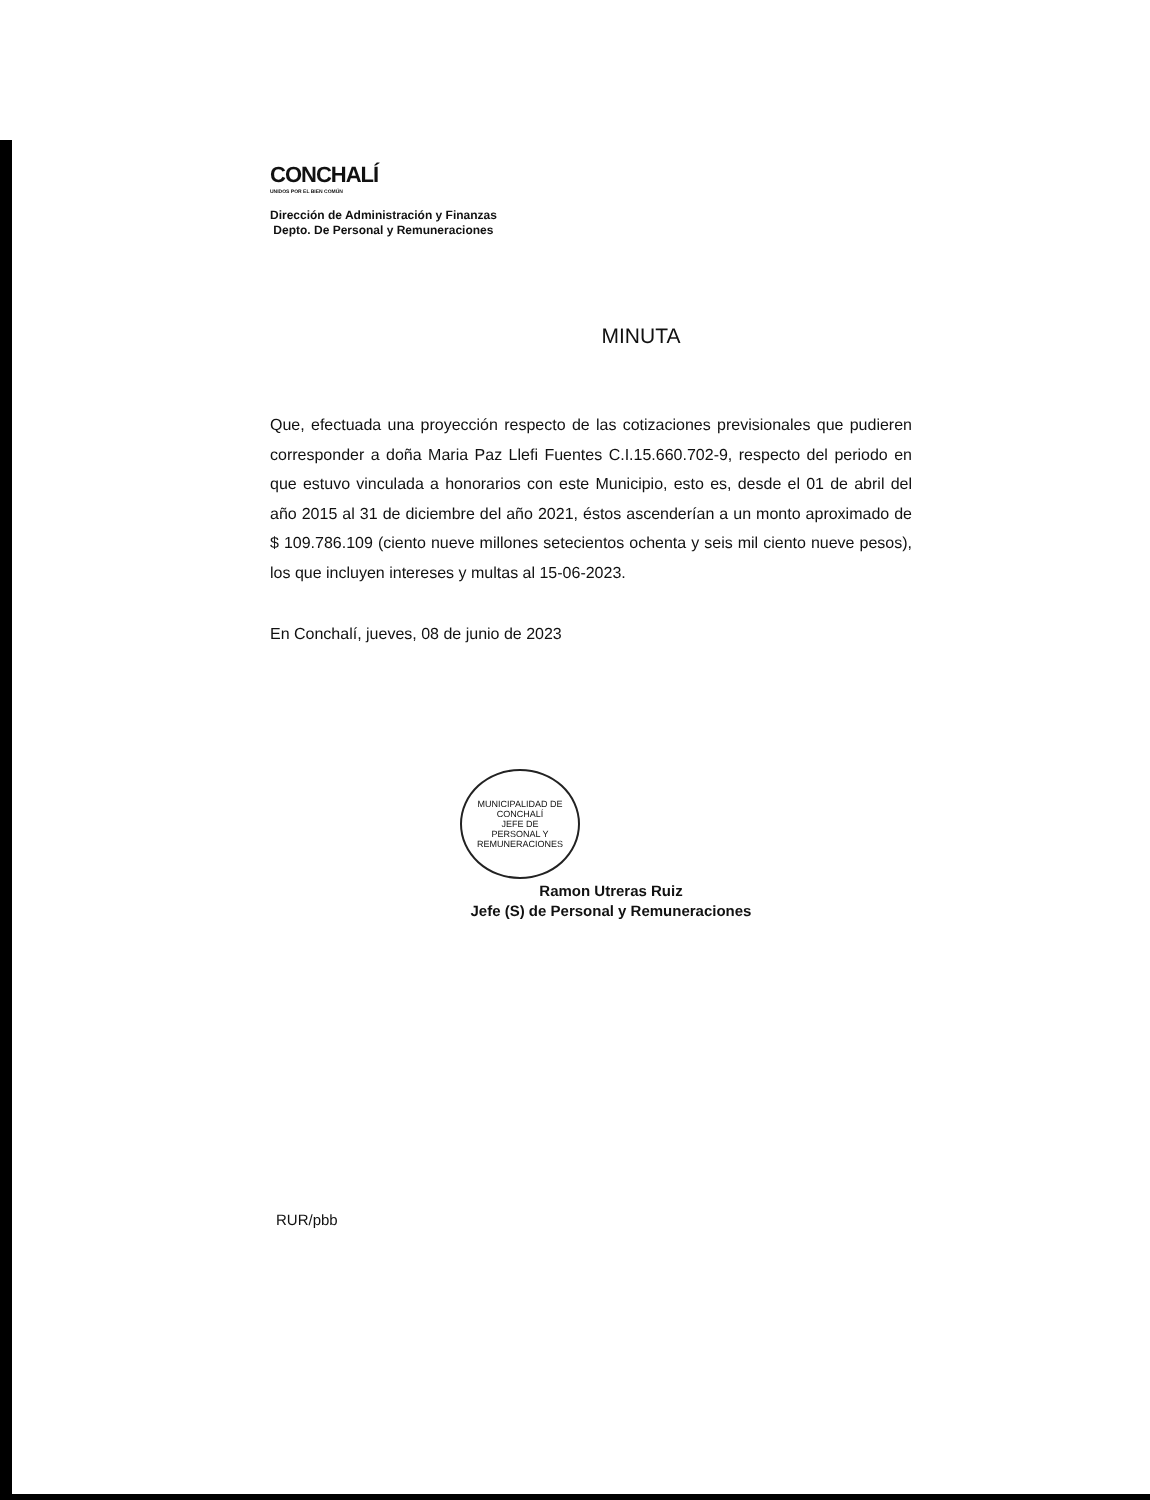CONCHALÍ
UNIDOS POR EL BIEN COMÚN
Dirección de Administración y Finanzas
Depto. De Personal y Remuneraciones
MINUTA
Que, efectuada una proyección respecto de las cotizaciones previsionales que pudieren corresponder a doña Maria Paz Llefi Fuentes C.I.15.660.702-9, respecto del periodo en que estuvo vinculada a honorarios con este Municipio, esto es, desde el 01 de abril del año 2015 al 31 de diciembre del año 2021, éstos ascenderían a un monto aproximado de $ 109.786.109 (ciento nueve millones setecientos ochenta y seis mil ciento nueve pesos), los que incluyen intereses y multas al 15-06-2023.
En Conchalí, jueves, 08 de junio de 2023
MUNICIPALIDAD DE CONCHALÍ
JEFE DE
PERSONAL Y
REMUNERACIONES
Ramon Utreras Ruiz
Jefe (S) de Personal y Remuneraciones
RUR/pbb